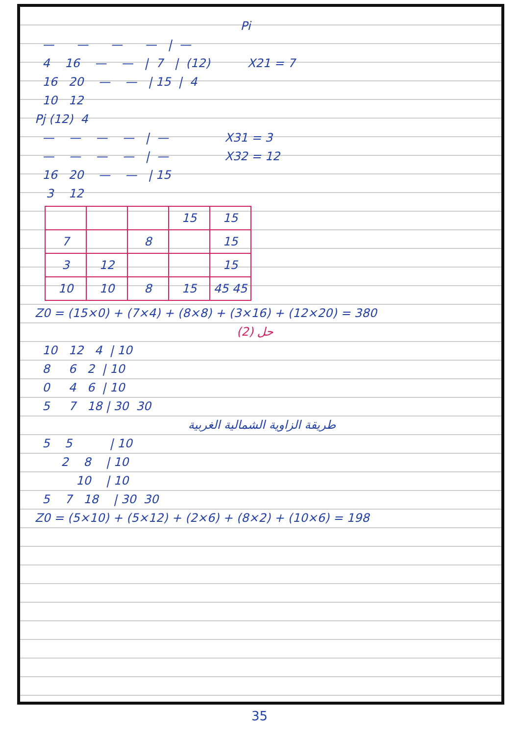Pi
— — — — | —
4 16 — — | 7 | (12) X21 = 7
16 20 — — | 15 | 4
10 12
Pj (12) 4
— — — — | — X31 = 3
— — — — | — X32 = 12
16 20 — — | 15
3 12
| | | | 15 | 15 |
| 7 | | 8 | | 15 |
| 3 | 12 | | | 15 |
| 10 | 10 | 8 | 15 | 45 45 |
Z0 = (15×0) + (7×4) + (8×8) + (3×16) + (12×20) = 380
حل (2)
10 12 4 | 10
8 6 2 | 10
0 4 6 | 10
5 7 18 | 30 30
طريقة الزاوية الشمالية الغربية
5 5 | 10
2 8 | 10
10 | 10
5 7 18 | 30 30
Z0 = (5×10) + (5×12) + (2×6) + (8×2) + (10×6) = 198
35